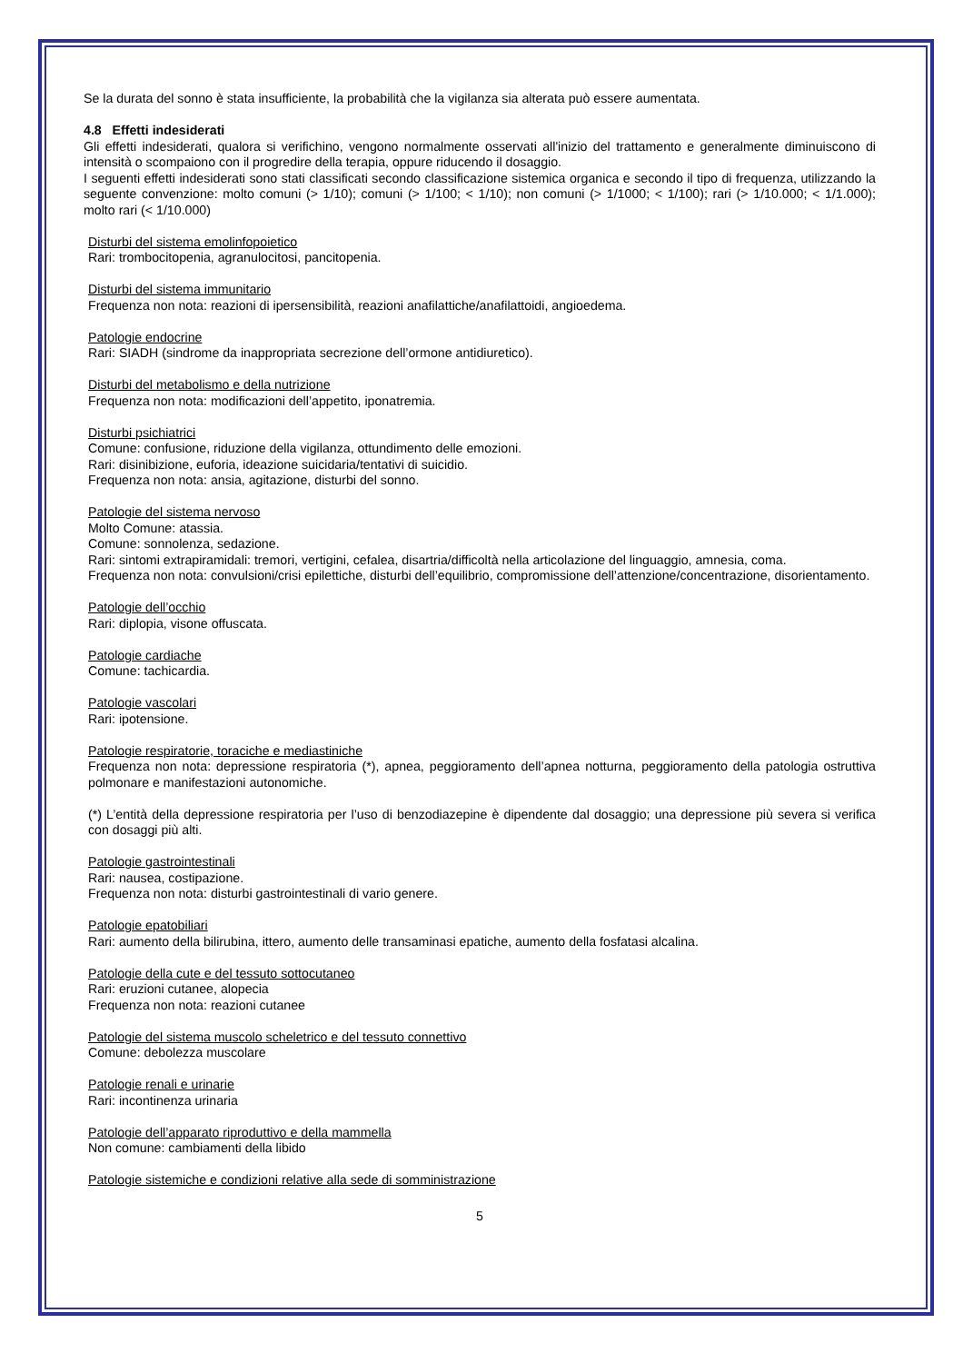Se la durata del sonno è stata insufficiente, la probabilità che la vigilanza sia alterata può essere aumentata.
4.8 Effetti indesiderati
Gli effetti indesiderati, qualora si verifichino, vengono normalmente osservati all'inizio del trattamento e generalmente diminuiscono di intensità o scompaiono con il progredire della terapia, oppure riducendo il dosaggio.
I seguenti effetti indesiderati sono stati classificati secondo classificazione sistemica organica e secondo il tipo di frequenza, utilizzando la seguente convenzione: molto comuni (> 1/10); comuni (> 1/100; < 1/10); non comuni (> 1/1000; < 1/100); rari (> 1/10.000; < 1/1.000); molto rari (< 1/10.000)
Disturbi del sistema emolinfopoietico
Rari: trombocitopenia, agranulocitosi, pancitopenia.
Disturbi del sistema immunitario
Frequenza non nota: reazioni di ipersensibilità, reazioni anafilattiche/anafilattoidi, angioedema.
Patologie endocrine
Rari: SIADH (sindrome da inappropriata secrezione dell’ormone antidiuretico).
Disturbi del metabolismo e della nutrizione
Frequenza non nota: modificazioni dell’appetito, iponatremia.
Disturbi psichiatrici
Comune: confusione, riduzione della vigilanza, ottundimento delle emozioni.
Rari: disinibizione, euforia, ideazione suicidaria/tentativi di suicidio.
Frequenza non nota: ansia, agitazione, disturbi del sonno.
Patologie del sistema nervoso
Molto Comune: atassia.
Comune: sonnolenza, sedazione.
Rari: sintomi extrapiramidali: tremori, vertigini, cefalea, disartria/difficoltà nella articolazione del linguaggio, amnesia, coma.
Frequenza non nota: convulsioni/crisi epilettiche, disturbi dell’equilibrio, compromissione dell’attenzione/concentrazione, disorientamento.
Patologie dell’occhio
Rari: diplopia, visone offuscata.
Patologie cardiache
Comune: tachicardia.
Patologie vascolari
Rari: ipotensione.
Patologie respiratorie, toraciche e mediastiniche
Frequenza non nota: depressione respiratoria (*), apnea, peggioramento dell’apnea notturna, peggioramento della patologia ostruttiva polmonare e manifestazioni autonomiche.
(*) L’entità della depressione respiratoria per l’uso di benzodiazepine è dipendente dal dosaggio; una depressione più severa si verifica con dosaggi più alti.
Patologie gastrointestinali
Rari: nausea, costipazione.
Frequenza non nota: disturbi gastrointestinali di vario genere.
Patologie epatobiliari
Rari: aumento della bilirubina, ittero, aumento delle transaminasi epatiche, aumento della fosfatasi alcalina.
Patologie della cute e del tessuto sottocutaneo
Rari: eruzioni cutanee, alopecia
Frequenza non nota: reazioni cutanee
Patologie del sistema muscolo scheletrico e del tessuto connettivo
Comune: debolezza muscolare
Patologie renali e urinarie
Rari: incontinenza urinaria
Patologie dell’apparato riproduttivo e della mammella
Non comune: cambiamenti della libido
Patologie sistemiche e condizioni relative alla sede di somministrazione
5